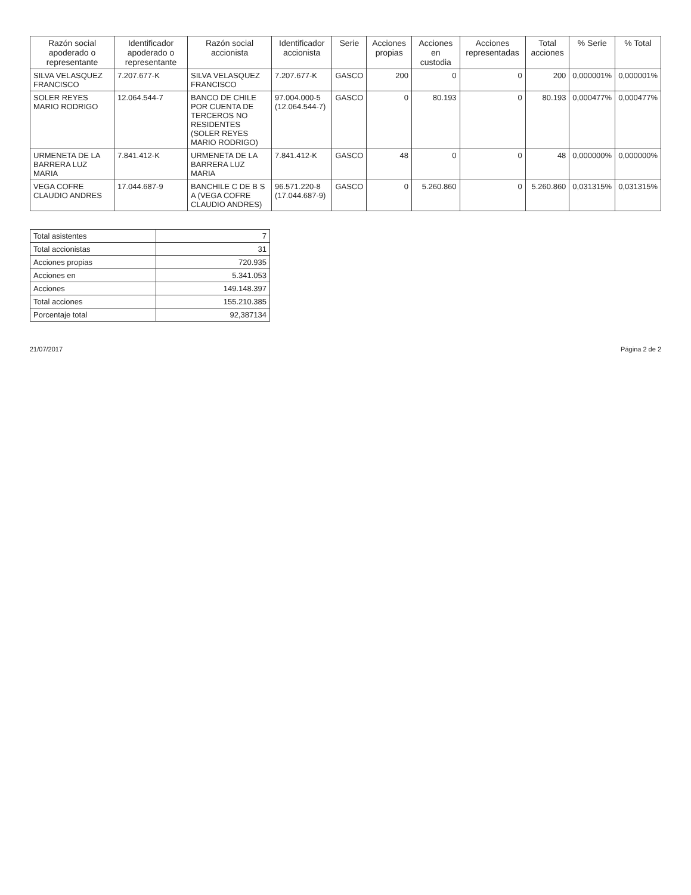| Razón social apoderado o representante | Identificador apoderado o representante | Razón social accionista | Identificador accionista | Serie | Acciones propias | Acciones en custodia | Acciones representadas | Total acciones | % Serie | % Total |
| --- | --- | --- | --- | --- | --- | --- | --- | --- | --- | --- |
| SILVA VELASQUEZ FRANCISCO | 7.207.677-K | SILVA VELASQUEZ FRANCISCO | 7.207.677-K | GASCO | 200 | 0 | 0 | 200 | 0,000001% | 0,000001% |
| SOLER REYES MARIO RODRIGO | 12.064.544-7 | BANCO DE CHILE POR CUENTA DE TERCEROS NO RESIDENTES (SOLER REYES MARIO RODRIGO) | 97.004.000-5 (12.064.544-7) | GASCO | 0 | 80.193 | 0 | 80.193 | 0,000477% | 0,000477% |
| URMENETA DE LA BARRERA LUZ MARIA | 7.841.412-K | URMENETA DE LA BARRERA LUZ MARIA | 7.841.412-K | GASCO | 48 | 0 | 0 | 48 | 0,000000% | 0,000000% |
| VEGA COFRE CLAUDIO ANDRES | 17.044.687-9 | BANCHILE C DE B S A (VEGA COFRE CLAUDIO ANDRES) | 96.571.220-8 (17.044.687-9) | GASCO | 0 | 5.260.860 | 0 | 5.260.860 | 0,031315% | 0,031315% |
| Total asistentes | 7 |
| Total accionistas | 31 |
| Acciones propias | 720.935 |
| Acciones en | 5.341.053 |
| Acciones | 149.148.397 |
| Total acciones | 155.210.385 |
| Porcentaje total | 92,387134 |
21/07/2017 Página 2 de 2